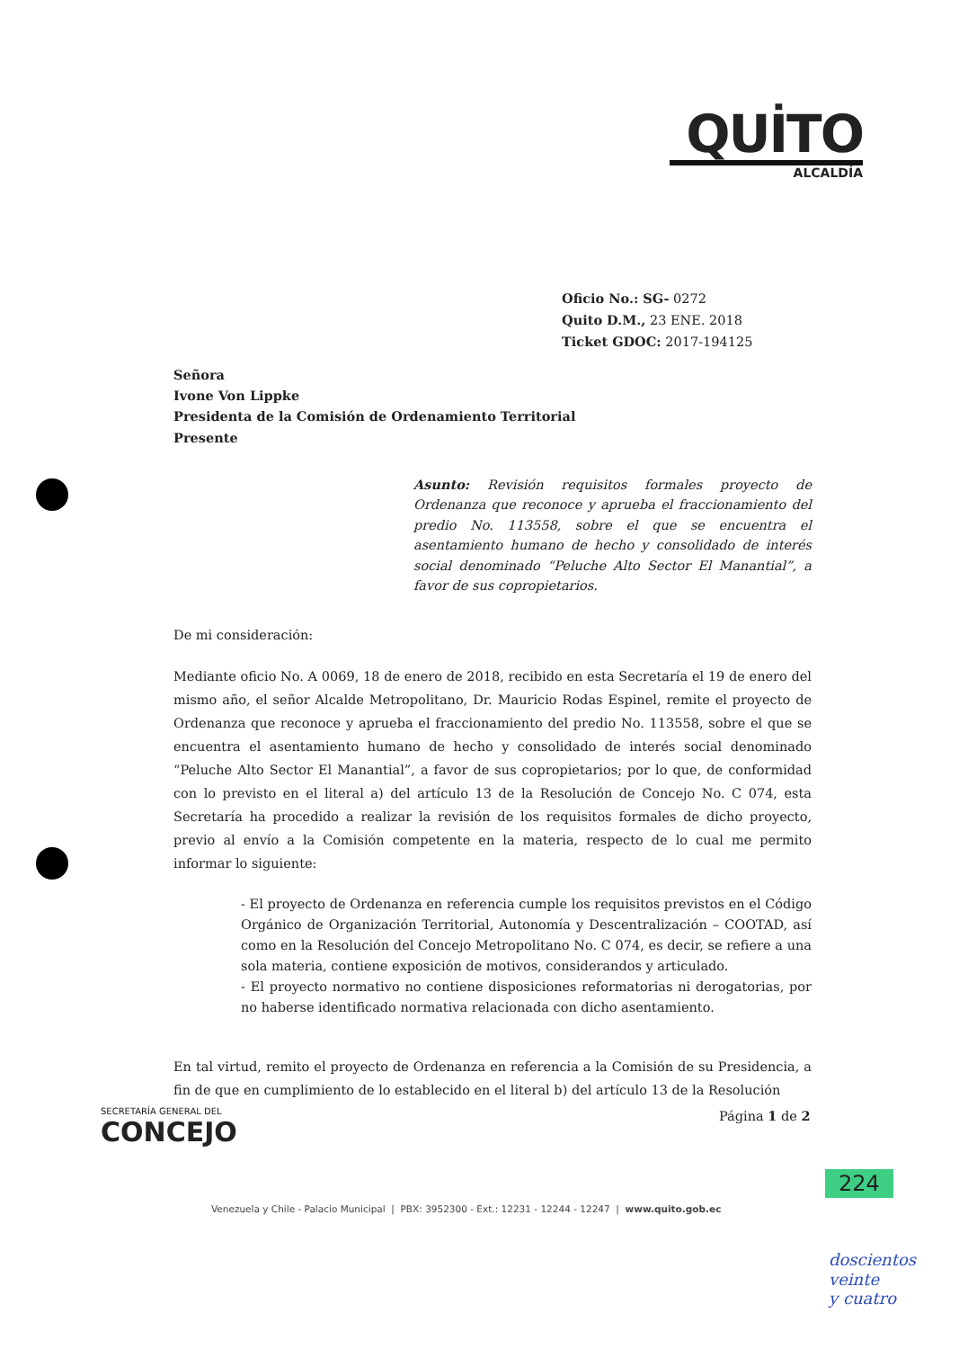QUİTO
ALCALDÍA
Oficio No.: SG- 0272
Quito D.M., 23 ENE. 2018
Ticket GDOC: 2017-194125
Señora
Ivone Von Lippke
Presidenta de la Comisión de Ordenamiento Territorial
Presente
Asunto: Revisión requisitos formales proyecto de Ordenanza que reconoce y aprueba el fraccionamiento del predio No. 113558, sobre el que se encuentra el asentamiento humano de hecho y consolidado de interés social denominado “Peluche Alto Sector El Manantial”, a favor de sus copropietarios.
De mi consideración:
Mediante oficio No. A 0069, 18 de enero de 2018, recibido en esta Secretaría el 19 de enero del mismo año, el señor Alcalde Metropolitano, Dr. Mauricio Rodas Espinel, remite el proyecto de Ordenanza que reconoce y aprueba el fraccionamiento del predio No. 113558, sobre el que se encuentra el asentamiento humano de hecho y consolidado de interés social denominado “Peluche Alto Sector El Manantial”, a favor de sus copropietarios; por lo que, de conformidad con lo previsto en el literal a) del artículo 13 de la Resolución de Concejo No. C 074, esta Secretaría ha procedido a realizar la revisión de los requisitos formales de dicho proyecto, previo al envío a la Comisión competente en la materia, respecto de lo cual me permito informar lo siguiente:
- El proyecto de Ordenanza en referencia cumple los requisitos previstos en el Código Orgánico de Organización Territorial, Autonomía y Descentralización – COOTAD, así como en la Resolución del Concejo Metropolitano No. C 074, es decir, se refiere a una sola materia, contiene exposición de motivos, considerandos y articulado.
- El proyecto normativo no contiene disposiciones reformatorias ni derogatorias, por no haberse identificado normativa relacionada con dicho asentamiento.
En tal virtud, remito el proyecto de Ordenanza en referencia a la Comisión de su Presidencia, a fin de que en cumplimiento de lo establecido en el literal b) del artículo 13 de la Resolución
Página 1 de 2
SECRETARÍA GENERAL DEL
CONCEJO
224
Venezuela y Chile - Palacio Municipal | PBX: 3952300 - Ext.: 12231 - 12244 - 12247 | www.quito.gob.ec
doscientos
veinte
y cuatro